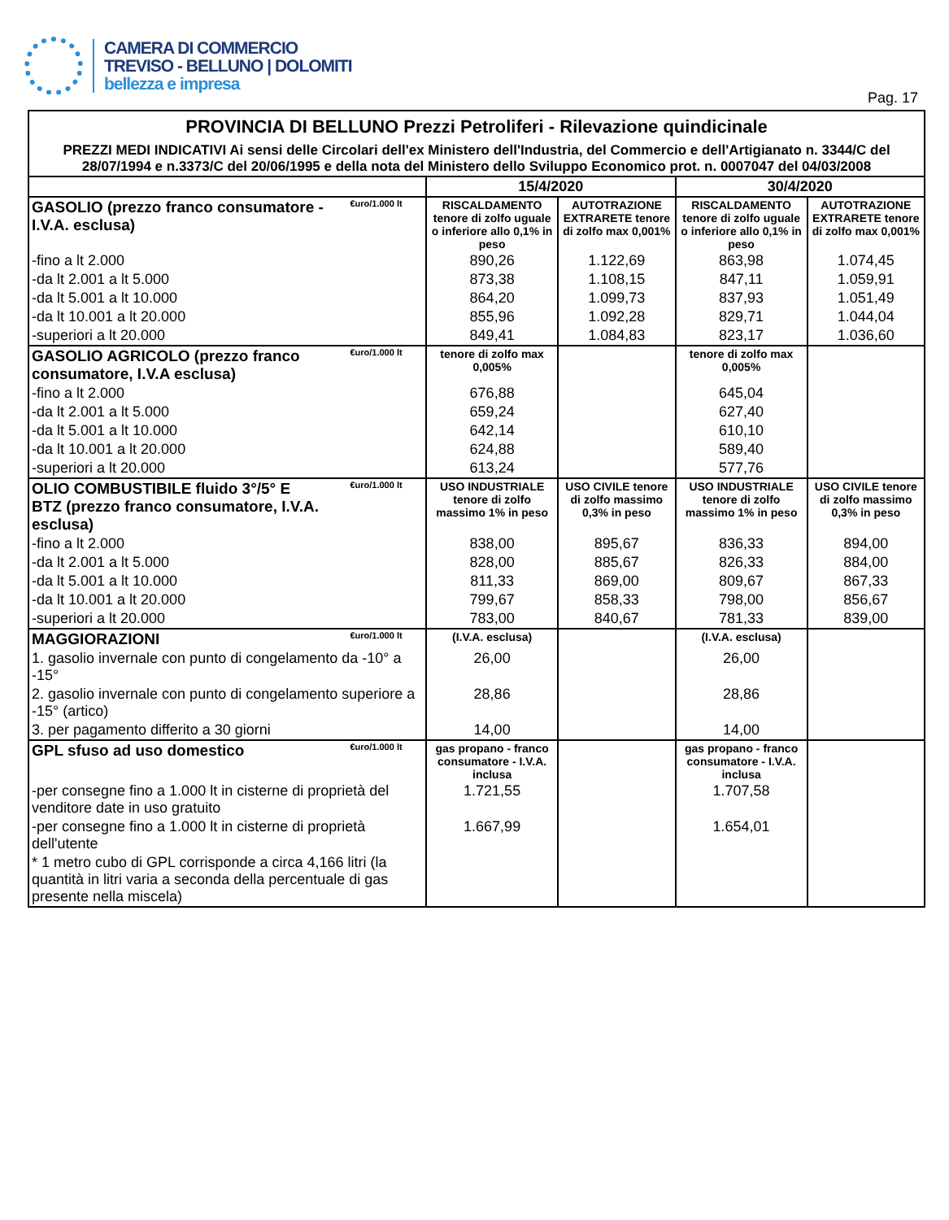CAMERA DI COMMERCIO
TREVISO - BELLUNO | DOLOMITI
bellezza e impresa
Pag. 17
| PROVINCIA DI BELLUNO Prezzi Petroliferi - Rilevazione quindicinale PREZZI MEDI INDICATIVI Ai sensi delle Circolari dell'ex Ministero dell'Industria, del Commercio e dell'Artigianato n. 3344/C del 28/07/1994 e n.3373/C del 20/06/1995 e della nota del Ministero dello Sviluppo Economico prot. n. 0007047 del 04/03/2008 | | | | | |
| | | 15/4/2020 | | 30/4/2020 | |
| GASOLIO (prezzo franco consumatore - I.V.A. esclusa) | €uro/1.000 lt | RISCALDAMENTO tenore di zolfo uguale o inferiore allo 0,1% in peso | AUTOTRAZIONE EXTRARETE tenore di zolfo max 0,001% | RISCALDAMENTO tenore di zolfo uguale o inferiore allo 0,1% in peso | AUTOTRAZIONE EXTRARETE tenore di zolfo max 0,001% |
| -fino a lt 2.000 | | 890,26 | 1.122,69 | 863,98 | 1.074,45 |
| -da lt 2.001 a lt 5.000 | | 873,38 | 1.108,15 | 847,11 | 1.059,91 |
| -da lt 5.001 a lt 10.000 | | 864,20 | 1.099,73 | 837,93 | 1.051,49 |
| -da lt 10.001 a lt 20.000 | | 855,96 | 1.092,28 | 829,71 | 1.044,04 |
| -superiori a lt 20.000 | | 849,41 | 1.084,83 | 823,17 | 1.036,60 |
| GASOLIO AGRICOLO (prezzo franco consumatore, I.V.A esclusa) | €uro/1.000 lt | tenore di zolfo max 0,005% | | tenore di zolfo max 0,005% | |
| -fino a lt 2.000 | | 676,88 | | 645,04 | |
| -da lt 2.001 a lt 5.000 | | 659,24 | | 627,40 | |
| -da lt 5.001 a lt 10.000 | | 642,14 | | 610,10 | |
| -da lt 10.001 a lt 20.000 | | 624,88 | | 589,40 | |
| -superiori a lt 20.000 | | 613,24 | | 577,76 | |
| OLIO COMBUSTIBILE fluido 3°/5° E BTZ (prezzo franco consumatore, I.V.A. esclusa) | €uro/1.000 lt | USO INDUSTRIALE tenore di zolfo massimo 1% in peso | USO CIVILE tenore di zolfo massimo 0,3% in peso | USO INDUSTRIALE tenore di zolfo massimo 1% in peso | USO CIVILE tenore di zolfo massimo 0,3% in peso |
| -fino a lt 2.000 | | 838,00 | 895,67 | 836,33 | 894,00 |
| -da lt 2.001 a lt 5.000 | | 828,00 | 885,67 | 826,33 | 884,00 |
| -da lt 5.001 a lt 10.000 | | 811,33 | 869,00 | 809,67 | 867,33 |
| -da lt 10.001 a lt 20.000 | | 799,67 | 858,33 | 798,00 | 856,67 |
| -superiori a lt 20.000 | | 783,00 | 840,67 | 781,33 | 839,00 |
| MAGGIORAZIONI | €uro/1.000 lt | (I.V.A. esclusa) | | (I.V.A. esclusa) | |
| 1. gasolio invernale con punto di congelamento da -10° a -15° | | 26,00 | | 26,00 | |
| 2. gasolio invernale con punto di congelamento superiore a -15° (artico) | | 28,86 | | 28,86 | |
| 3. per pagamento differito a 30 giorni | | 14,00 | | 14,00 | |
| GPL sfuso ad uso domestico | €uro/1.000 lt | gas propano - franco consumatore - I.V.A. inclusa | | gas propano - franco consumatore - I.V.A. inclusa | |
| -per consegne fino a 1.000 lt in cisterne di proprietà del venditore date in uso gratuito | | 1.721,55 | | 1.707,58 | |
| -per consegne fino a 1.000 lt in cisterne di proprietà dell'utente | | 1.667,99 | | 1.654,01 | |
| * 1 metro cubo di GPL corrisponde a circa 4,166 litri (la quantità in litri varia a seconda della percentuale di gas presente nella miscela) | | | | | |